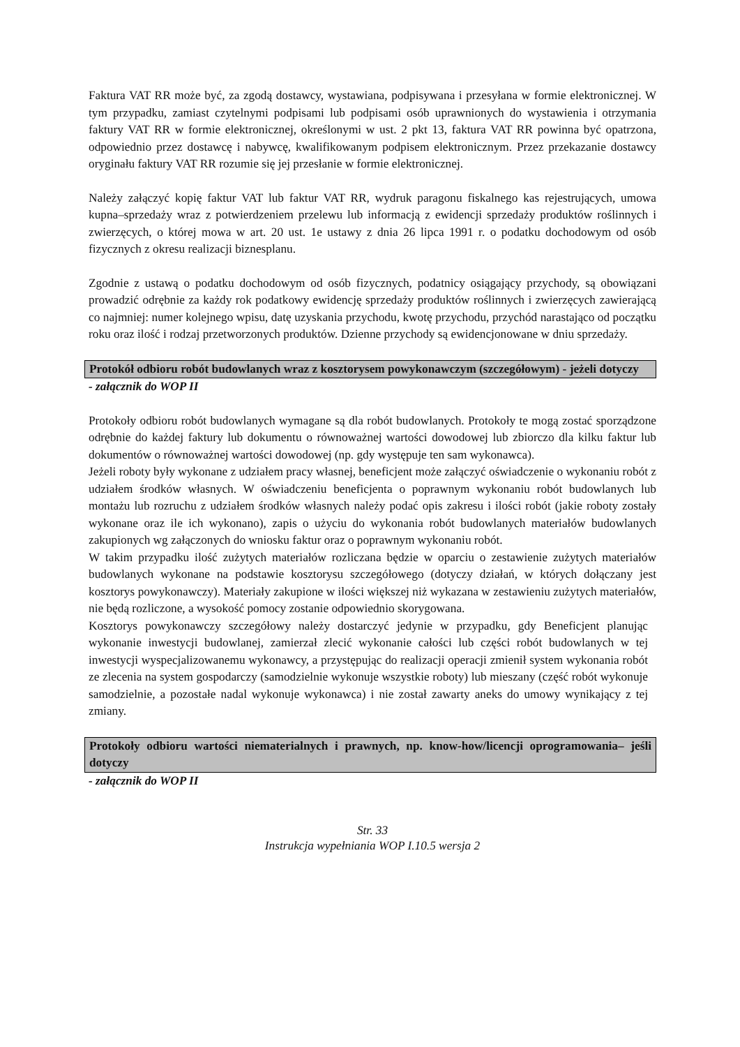Faktura VAT RR może być, za zgodą dostawcy, wystawiana, podpisywana i przesyłana w formie elektronicznej. W tym przypadku, zamiast czytelnymi podpisami lub podpisami osób uprawnionych do wystawienia i otrzymania faktury VAT RR w formie elektronicznej, określonymi w ust. 2 pkt 13, faktura VAT RR powinna być opatrzona, odpowiednio przez dostawcę i nabywcę, kwalifikowanym podpisem elektronicznym. Przez przekazanie dostawcy oryginału faktury VAT RR rozumie się jej przesłanie w formie elektronicznej.
Należy załączyć kopię faktur VAT lub faktur VAT RR, wydruk paragonu fiskalnego kas rejestrujących, umowa kupna–sprzedaży wraz z potwierdzeniem przelewu lub informacją z ewidencji sprzedaży produktów roślinnych i zwierzęcych, o której mowa w art. 20 ust. 1e ustawy z dnia 26 lipca 1991 r. o podatku dochodowym od osób fizycznych z okresu realizacji biznesplanu.
Zgodnie z ustawą o podatku dochodowym od osób fizycznych, podatnicy osiągający przychody, są obowiązani prowadzić odrębnie za każdy rok podatkowy ewidencję sprzedaży produktów roślinnych i zwierzęcych zawierającą co najmniej: numer kolejnego wpisu, datę uzyskania przychodu, kwotę przychodu, przychód narastająco od początku roku oraz ilość i rodzaj przetworzonych produktów. Dzienne przychody są ewidencjonowane w dniu sprzedaży.
Protokół odbioru robót budowlanych wraz z kosztorysem powykonawczym (szczegółowym) - jeżeli dotyczy
- załącznik do WOP II
Protokoły odbioru robót budowlanych wymagane są dla robót budowlanych. Protokoły te mogą zostać sporządzone odrębnie do każdej faktury lub dokumentu o równoważnej wartości dowodowej lub zbiorczo dla kilku faktur lub dokumentów o równoważnej wartości dowodowej (np. gdy występuje ten sam wykonawca).
Jeżeli roboty były wykonane z udziałem pracy własnej, beneficjent może załączyć oświadczenie o wykonaniu robót z udziałem środków własnych. W oświadczeniu beneficjenta o poprawnym wykonaniu robót budowlanych lub montażu lub rozruchu z udziałem środków własnych należy podać opis zakresu i ilości robót (jakie roboty zostały wykonane oraz ile ich wykonano), zapis o użyciu do wykonania robót budowlanych materiałów budowlanych zakupionych wg załączonych do wniosku faktur oraz o poprawnym wykonaniu robót.
W takim przypadku ilość zużytych materiałów rozliczana będzie w oparciu o zestawienie zużytych materiałów budowlanych wykonane na podstawie kosztorysu szczegółowego (dotyczy działań, w których dołączany jest kosztorys powykonawczy). Materiały zakupione w ilości większej niż wykazana w zestawieniu zużytych materiałów, nie będą rozliczone, a wysokość pomocy zostanie odpowiednio skorygowana.
Kosztorys powykonawczy szczegółowy należy dostarczyć jedynie w przypadku, gdy Beneficjent planując wykonanie inwestycji budowlanej, zamierzał zlecić wykonanie całości lub części robót budowlanych w tej inwestycji wyspecjalizowanemu wykonawcy, a przystępując do realizacji operacji zmienił system wykonania robót ze zlecenia na system gospodarczy (samodzielnie wykonuje wszystkie roboty) lub mieszany (część robót wykonuje samodzielnie, a pozostałe nadal wykonuje wykonawca) i nie został zawarty aneks do umowy wynikający z tej zmiany.
Protokoły odbioru wartości niematerialnych i prawnych, np. know-how/licencji oprogramowania– jeśli dotyczy
- załącznik do WOP II
Str. 33
Instrukcja wypełniania WOP I.10.5 wersja 2